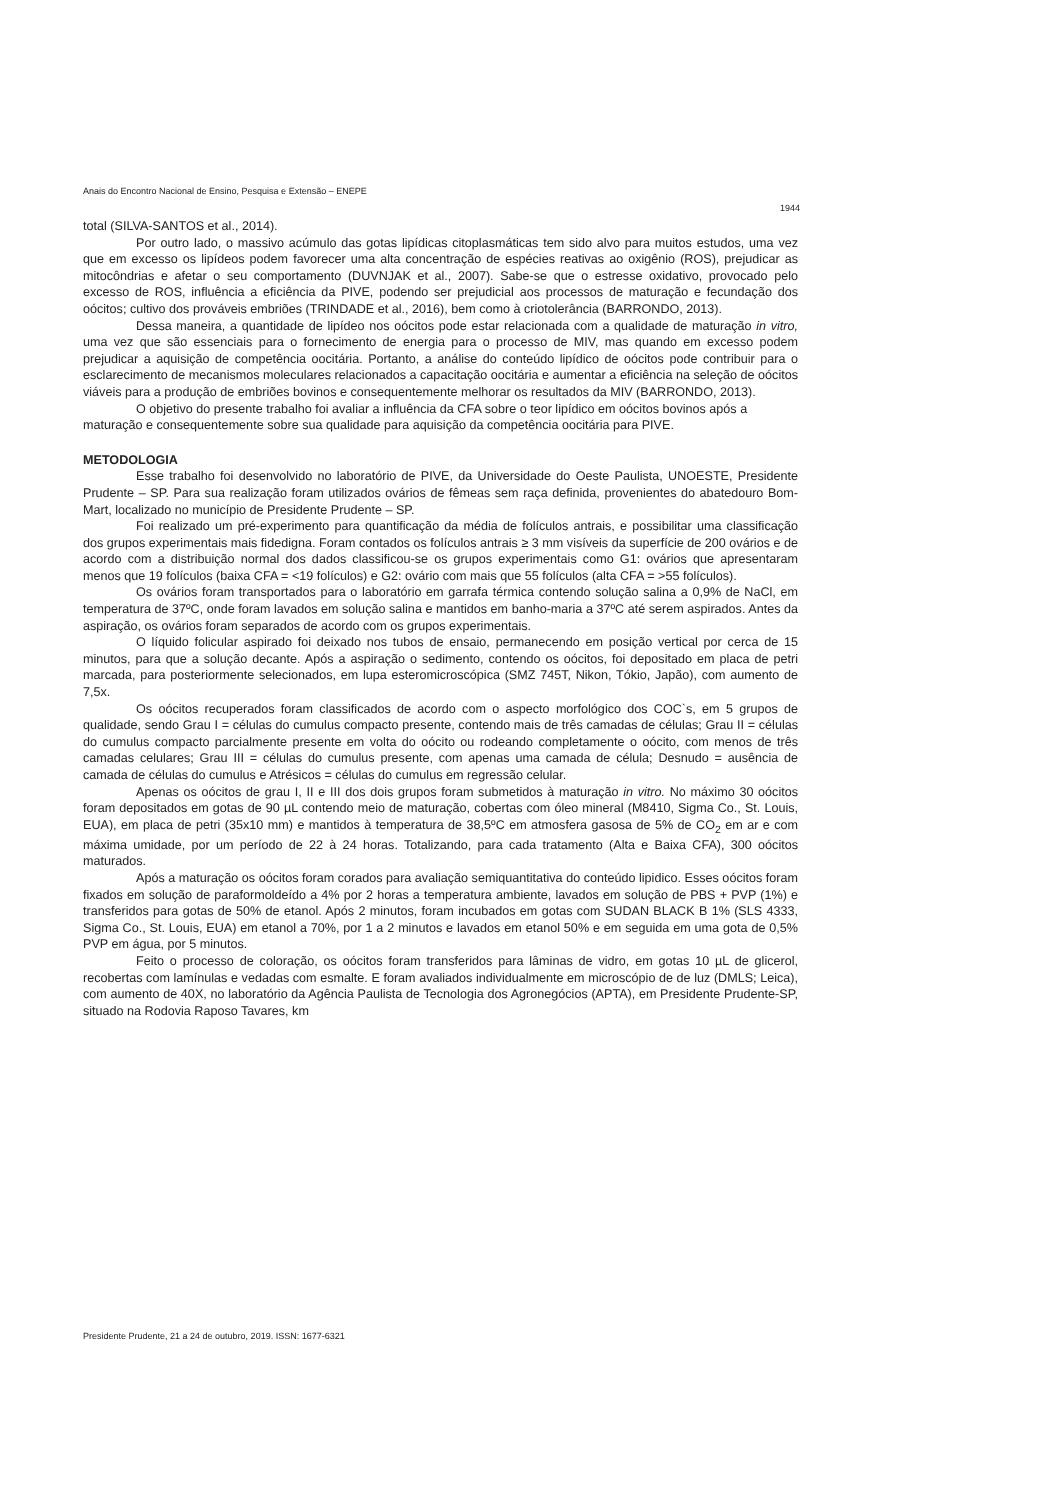Anais do Encontro Nacional de Ensino, Pesquisa e Extensão – ENEPE
1944
total (SILVA-SANTOS et al., 2014).
Por outro lado, o massivo acúmulo das gotas lipídicas citoplasmáticas tem sido alvo para muitos estudos, uma vez que em excesso os lipídeos podem favorecer uma alta concentração de espécies reativas ao oxigênio (ROS), prejudicar as mitocôndrias e afetar o seu comportamento (DUVNJAK et al., 2007). Sabe-se que o estresse oxidativo, provocado pelo excesso de ROS, influência a eficiência da PIVE, podendo ser prejudicial aos processos de maturação e fecundação dos oócitos; cultivo dos prováveis embriões (TRINDADE et al., 2016), bem como à criotolerância (BARRONDO, 2013).
Dessa maneira, a quantidade de lipídeo nos oócitos pode estar relacionada com a qualidade de maturação in vitro, uma vez que são essenciais para o fornecimento de energia para o processo de MIV, mas quando em excesso podem prejudicar a aquisição de competência oocitária. Portanto, a análise do conteúdo lipídico de oócitos pode contribuir para o esclarecimento de mecanismos moleculares relacionados a capacitação oocitária e aumentar a eficiência na seleção de oócitos viáveis para a produção de embriões bovinos e consequentemente melhorar os resultados da MIV (BARRONDO, 2013).
O objetivo do presente trabalho foi avaliar a influência da CFA sobre o teor lipídico em oócitos bovinos após a maturação e consequentemente sobre sua qualidade para aquisição da competência oocitária para PIVE.
METODOLOGIA
Esse trabalho foi desenvolvido no laboratório de PIVE, da Universidade do Oeste Paulista, UNOESTE, Presidente Prudente – SP. Para sua realização foram utilizados ovários de fêmeas sem raça definida, provenientes do abatedouro Bom-Mart, localizado no município de Presidente Prudente – SP.
Foi realizado um pré-experimento para quantificação da média de folículos antrais, e possibilitar uma classificação dos grupos experimentais mais fidedigna. Foram contados os folículos antrais ≥ 3 mm visíveis da superfície de 200 ovários e de acordo com a distribuição normal dos dados classificou-se os grupos experimentais como G1: ovários que apresentaram menos que 19 folículos (baixa CFA = <19 folículos) e G2: ovário com mais que 55 folículos (alta CFA = >55 folículos).
Os ovários foram transportados para o laboratório em garrafa térmica contendo solução salina a 0,9% de NaCl, em temperatura de 37ºC, onde foram lavados em solução salina e mantidos em banho-maria a 37ºC até serem aspirados. Antes da aspiração, os ovários foram separados de acordo com os grupos experimentais.
O líquido folicular aspirado foi deixado nos tubos de ensaio, permanecendo em posição vertical por cerca de 15 minutos, para que a solução decante. Após a aspiração o sedimento, contendo os oócitos, foi depositado em placa de petri marcada, para posteriormente selecionados, em lupa esteromicroscópica (SMZ 745T, Nikon, Tókio, Japão), com aumento de 7,5x.
Os oócitos recuperados foram classificados de acordo com o aspecto morfológico dos COC`s, em 5 grupos de qualidade, sendo Grau I = células do cumulus compacto presente, contendo mais de três camadas de células; Grau II = células do cumulus compacto parcialmente presente em volta do oócito ou rodeando completamente o oócito, com menos de três camadas celulares; Grau III = células do cumulus presente, com apenas uma camada de célula; Desnudo = ausência de camada de células do cumulus e Atrésicos = células do cumulus em regressão celular.
Apenas os oócitos de grau I, II e III dos dois grupos foram submetidos à maturação in vitro. No máximo 30 oócitos foram depositados em gotas de 90 µL contendo meio de maturação, cobertas com óleo mineral (M8410, Sigma Co., St. Louis, EUA), em placa de petri (35x10 mm) e mantidos à temperatura de 38,5ºC em atmosfera gasosa de 5% de CO<sub>2</sub> em ar e com máxima umidade, por um período de 22 à 24 horas. Totalizando, para cada tratamento (Alta e Baixa CFA), 300 oócitos maturados.
Após a maturação os oócitos foram corados para avaliação semiquantitativa do conteúdo lipidico. Esses oócitos foram fixados em solução de paraformoldeído a 4% por 2 horas a temperatura ambiente, lavados em solução de PBS + PVP (1%) e transferidos para gotas de 50% de etanol. Após 2 minutos, foram incubados em gotas com SUDAN BLACK B 1% (SLS 4333, Sigma Co., St. Louis, EUA) em etanol a 70%, por 1 a 2 minutos e lavados em etanol 50% e em seguida em uma gota de 0,5% PVP em água, por 5 minutos.
Feito o processo de coloração, os oócitos foram transferidos para lâminas de vidro, em gotas 10 µL de glicerol, recobertas com lamínulas e vedadas com esmalte. E foram avaliados individualmente em microscópio de de luz (DMLS; Leica), com aumento de 40X, no laboratório da Agência Paulista de Tecnologia dos Agronegócios (APTA), em Presidente Prudente-SP, situado na Rodovia Raposo Tavares, km
Presidente Prudente, 21 a 24 de outubro, 2019. ISSN: 1677-6321